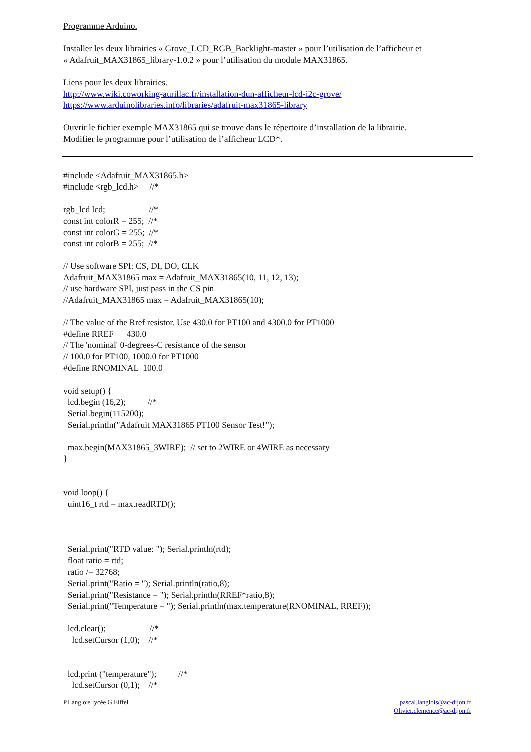Programme Arduino.
Installer les deux librairies « Grove_LCD_RGB_Backlight-master » pour l’utilisation de l’afficheur et
« Adafruit_MAX31865_library-1.0.2 » pour l’utilisation du module MAX31865.
Liens pour les deux librairies.
http://www.wiki.coworking-aurillac.fr/installation-dun-afficheur-lcd-i2c-grove/
https://www.arduinolibraries.info/libraries/adafruit-max31865-library
Ouvrir le fichier exemple MAX31865 qui se trouve dans le répertoire d’installation de la librairie.
Modifier le programme pour l’utilisation de l’afficheur LCD*.
#include <Adafruit_MAX31865.h>
#include <rgb_lcd.h> //*
rgb_lcd lcd; //*
const int colorR = 255; //*
const int colorG = 255; //*
const int colorB = 255; //*
// Use software SPI: CS, DI, DO, CLK
Adafruit_MAX31865 max = Adafruit_MAX31865(10, 11, 12, 13);
// use hardware SPI, just pass in the CS pin
//Adafruit_MAX31865 max = Adafruit_MAX31865(10);
// The value of the Rref resistor. Use 430.0 for PT100 and 4300.0 for PT1000
#define RREF 430.0
// The 'nominal' 0-degrees-C resistance of the sensor
// 100.0 for PT100, 1000.0 for PT1000
#define RNOMINAL 100.0
void setup() {
lcd.begin (16,2); //*
Serial.begin(115200);
Serial.println("Adafruit MAX31865 PT100 Sensor Test!");
max.begin(MAX31865_3WIRE); // set to 2WIRE or 4WIRE as necessary
}
void loop() {
uint16_t rtd = max.readRTD();
Serial.print("RTD value: "); Serial.println(rtd);
float ratio = rtd;
ratio /= 32768;
Serial.print("Ratio = "); Serial.println(ratio,8);
Serial.print("Resistance = "); Serial.println(RREF*ratio,8);
Serial.print("Temperature = "); Serial.println(max.temperature(RNOMINAL, RREF));
lcd.clear(); //*
lcd.setCursor (1,0); //*
lcd.print ("temperature"); //*
lcd.setCursor (0,1); //*
P.Langlois lycée G.Eiffel pascal.langlois@ac-dijon.fr
Olivier.clemence@ac-dijon.fr